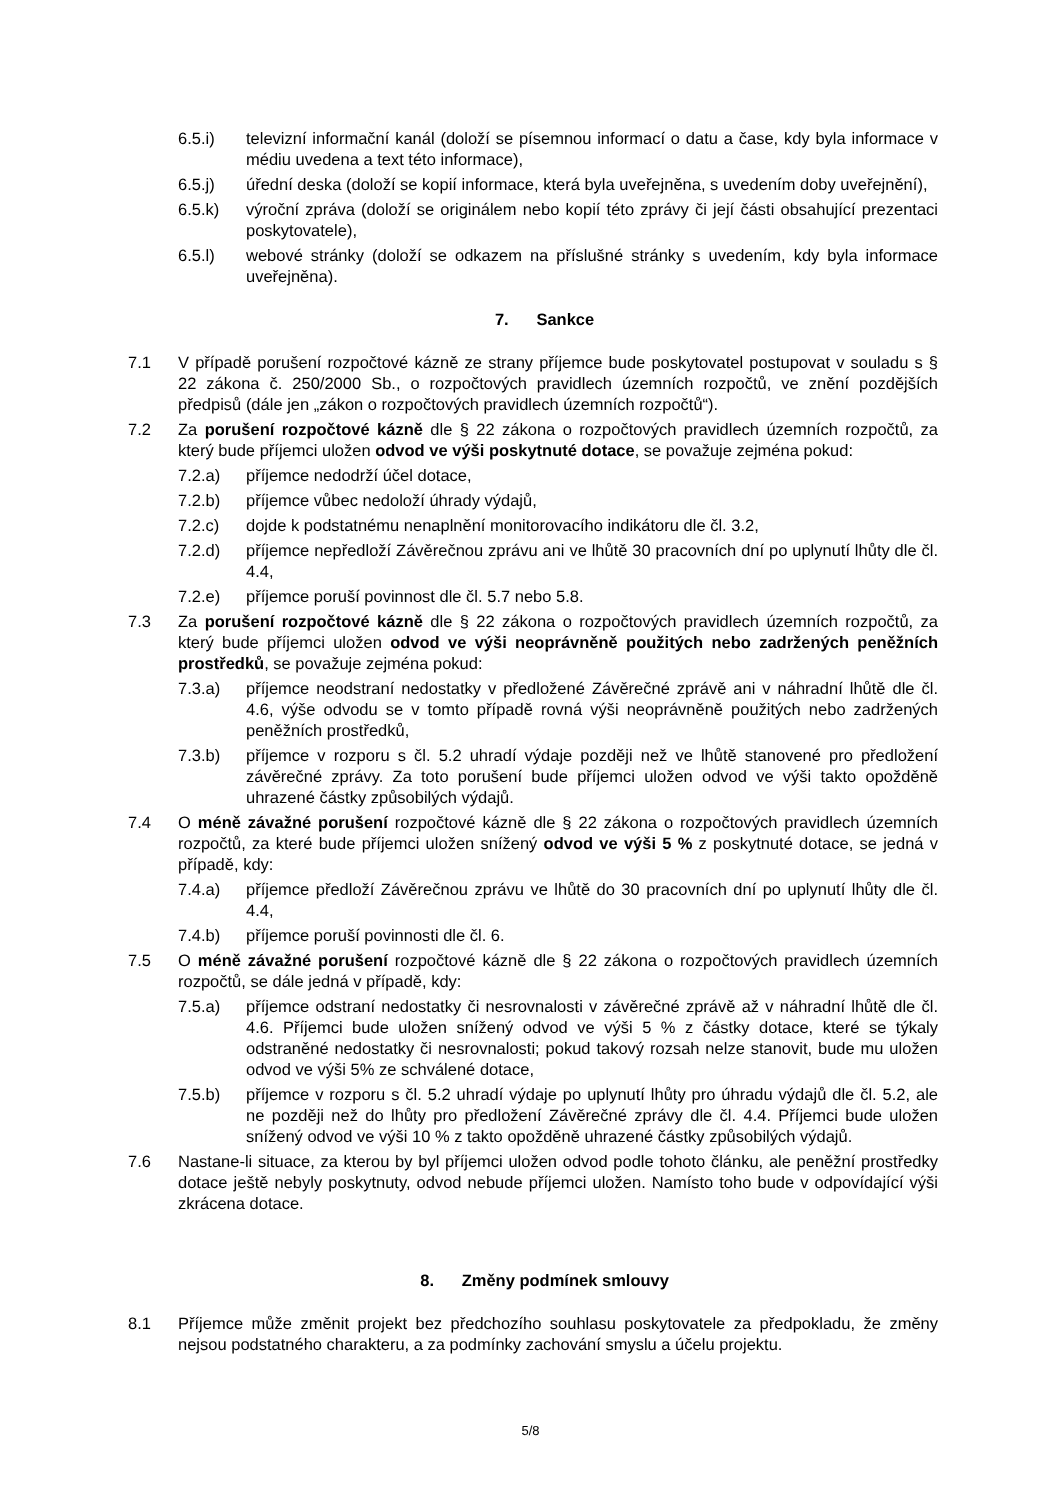6.5.i) televizní informační kanál (doloží se písemnou informací o datu a čase, kdy byla informace v médiu uvedena a text této informace),
6.5.j) úřední deska (doloží se kopií informace, která byla uveřejněna, s uvedením doby uveřejnění),
6.5.k) výroční zpráva (doloží se originálem nebo kopií této zprávy či její části obsahující prezentaci poskytovatele),
6.5.l) webové stránky (doloží se odkazem na příslušné stránky s uvedením, kdy byla informace uveřejněna).
7. Sankce
7.1 V případě porušení rozpočtové kázně ze strany příjemce bude poskytovatel postupovat v souladu s § 22 zákona č. 250/2000 Sb., o rozpočtových pravidlech územních rozpočtů, ve znění pozdějších předpisů (dále jen „zákon o rozpočtových pravidlech územních rozpočtů“).
7.2 Za porušení rozpočtové kázně dle § 22 zákona o rozpočtových pravidlech územních rozpočtů, za který bude příjemci uložen odvod ve výši poskytnuté dotace, se považuje zejména pokud:
7.2.a) příjemce nedodrží účel dotace,
7.2.b) příjemce vůbec nedoloží úhrady výdajů,
7.2.c) dojde k podstatnému nenaplnění monitorovacího indikátoru dle čl. 3.2,
7.2.d) příjemce nepředloží Závěrečnou zprávu ani ve lhůtě 30 pracovních dní po uplynutí lhůty dle čl. 4.4,
7.2.e) příjemce poruší povinnost dle čl. 5.7 nebo 5.8.
7.3 Za porušení rozpočtové kázně dle § 22 zákona o rozpočtových pravidlech územních rozpočtů, za který bude příjemci uložen odvod ve výši neoprávněně použitých nebo zadržených peněžních prostředků, se považuje zejména pokud:
7.3.a) příjemce neodstraní nedostatky v předložené Závěrečné zprávě ani v náhradní lhůtě dle čl. 4.6, výše odvodu se v tomto případě rovná výši neoprávněně použitých nebo zadržených peněžních prostředků,
7.3.b) příjemce v rozporu s čl. 5.2 uhradí výdaje později než ve lhůtě stanovené pro předložení závěrečné zprávy. Za toto porušení bude příjemci uložen odvod ve výši takto opožděně uhrazené částky způsobilých výdajů.
7.4 O méně závažné porušení rozpočtové kázně dle § 22 zákona o rozpočtových pravidlech územních rozpočtů, za které bude příjemci uložen snížený odvod ve výši 5 % z poskytnuté dotace, se jedná v případě, kdy:
7.4.a) příjemce předloží Závěrečnou zprávu ve lhůtě do 30 pracovních dní po uplynutí lhůty dle čl. 4.4,
7.4.b) příjemce poruší povinnosti dle čl. 6.
7.5 O méně závažné porušení rozpočtové kázně dle § 22 zákona o rozpočtových pravidlech územních rozpočtů, se dále jedná v případě, kdy:
7.5.a) příjemce odstraní nedostatky či nesrovnalosti v závěrečné zprávě až v náhradní lhůtě dle čl. 4.6. Příjemci bude uložen snížený odvod ve výši 5 % z částky dotace, které se týkaly odstraněné nedostatky či nesrovnalosti; pokud takový rozsah nelze stanovit, bude mu uložen odvod ve výši 5% ze schválené dotace,
7.5.b) příjemce v rozporu s čl. 5.2 uhradí výdaje po uplynutí lhůty pro úhradu výdajů dle čl. 5.2, ale ne později než do lhůty pro předložení Závěrečné zprávy dle čl. 4.4. Příjemci bude uložen snížený odvod ve výši 10 % z takto opožděně uhrazené částky způsobilých výdajů.
7.6 Nastane-li situace, za kterou by byl příjemci uložen odvod podle tohoto článku, ale peněžní prostředky dotace ještě nebyly poskytnuty, odvod nebude příjemci uložen. Namísto toho bude v odpovídající výši zkrácena dotace.
8. Změny podmínek smlouvy
8.1 Příjemce může změnit projekt bez předchozího souhlasu poskytovatele za předpokladu, že změny nejsou podstatného charakteru, a za podmínky zachování smyslu a účelu projektu.
5/8